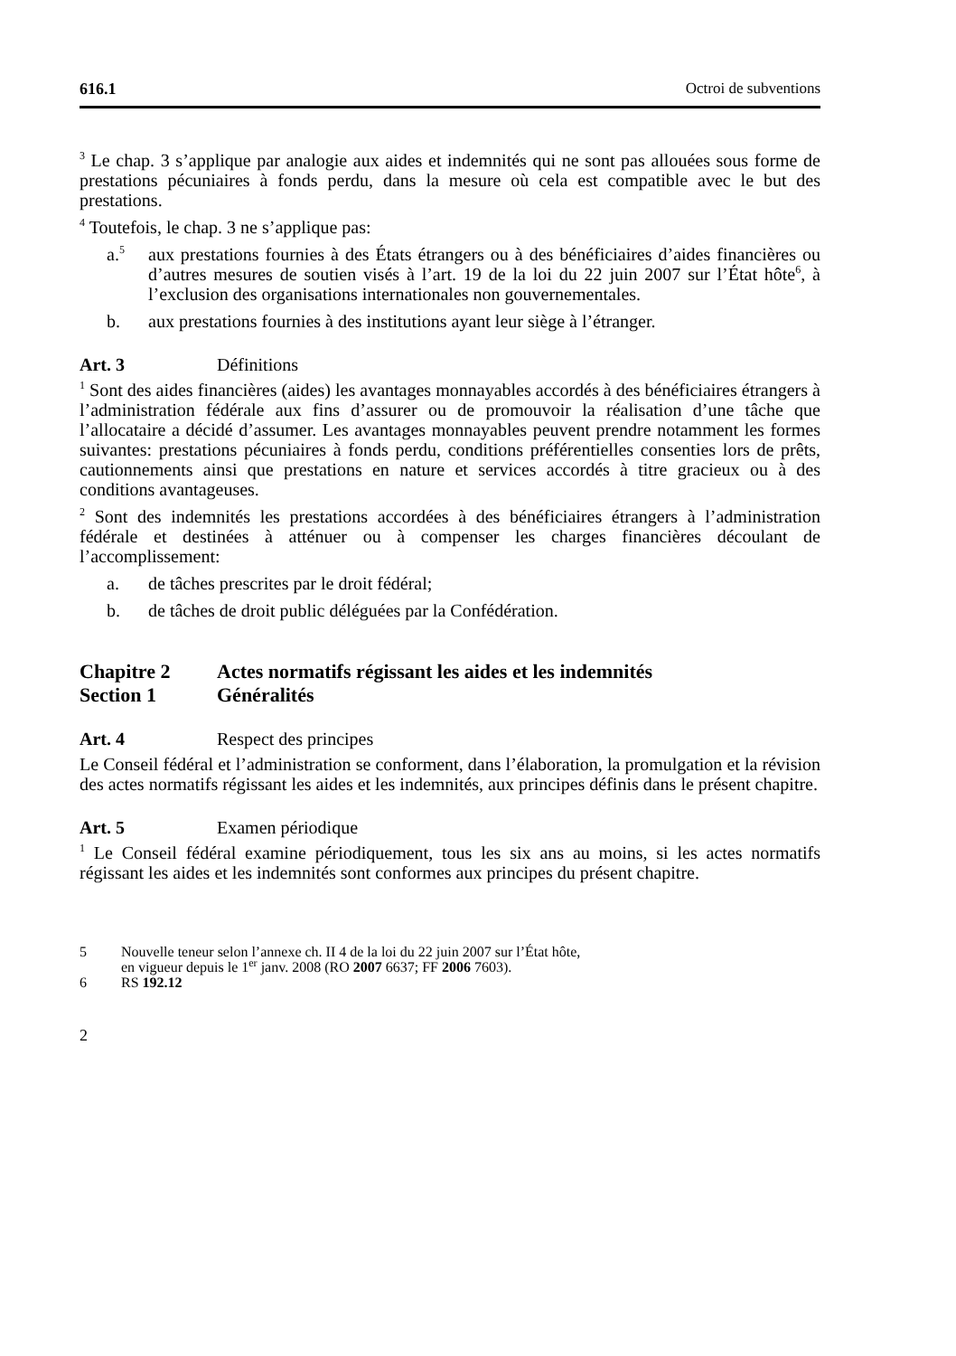616.1 Octroi de subventions
<sup>3</sup> Le chap. 3 s’applique par analogie aux aides et indemnités qui ne sont pas allouées sous forme de prestations pécuniaires à fonds perdu, dans la mesure où cela est compatible avec le but des prestations.
<sup>4</sup> Toutefois, le chap. 3 ne s’applique pas:
a.<sup>5</sup> aux prestations fournies à des États étrangers ou à des bénéficiaires d’aides financières ou d’autres mesures de soutien visés à l’art. 19 de la loi du 22 juin 2007 sur l’État hôte<sup>6</sup>, à l’exclusion des organisations internationales non gouvernementales.
b. aux prestations fournies à des institutions ayant leur siège à l’étranger.
Art. 3 Définitions
<sup>1</sup> Sont des aides financières (aides) les avantages monnayables accordés à des bénéficiaires étrangers à l’administration fédérale aux fins d’assurer ou de promouvoir la réalisation d’une tâche que l’allocataire a décidé d’assumer. Les avantages monnayables peuvent prendre notamment les formes suivantes: prestations pécuniaires à fonds perdu, conditions préférentielles consenties lors de prêts, cautionnements ainsi que prestations en nature et services accordés à titre gracieux ou à des conditions avantageuses.
<sup>2</sup> Sont des indemnités les prestations accordées à des bénéficiaires étrangers à l’administration fédérale et destinées à atténuer ou à compenser les charges financières découlant de l’accomplissement:
a. de tâches prescrites par le droit fédéral;
b. de tâches de droit public déléguées par la Confédération.
Chapitre 2 Actes normatifs régissant les aides et les indemnités
Section 1 Généralités
Art. 4 Respect des principes
Le Conseil fédéral et l’administration se conforment, dans l’élaboration, la promulgation et la révision des actes normatifs régissant les aides et les indemnités, aux principes définis dans le présent chapitre.
Art. 5 Examen périodique
<sup>1</sup> Le Conseil fédéral examine périodiquement, tous les six ans au moins, si les actes normatifs régissant les aides et les indemnités sont conformes aux principes du présent chapitre.
5 Nouvelle teneur selon l’annexe ch. II 4 de la loi du 22 juin 2007 sur l’État hôte,
en vigueur depuis le 1<sup>er</sup> janv. 2008 (RO 2007 6637; FF 2006 7603).
6 RS 192.12
2